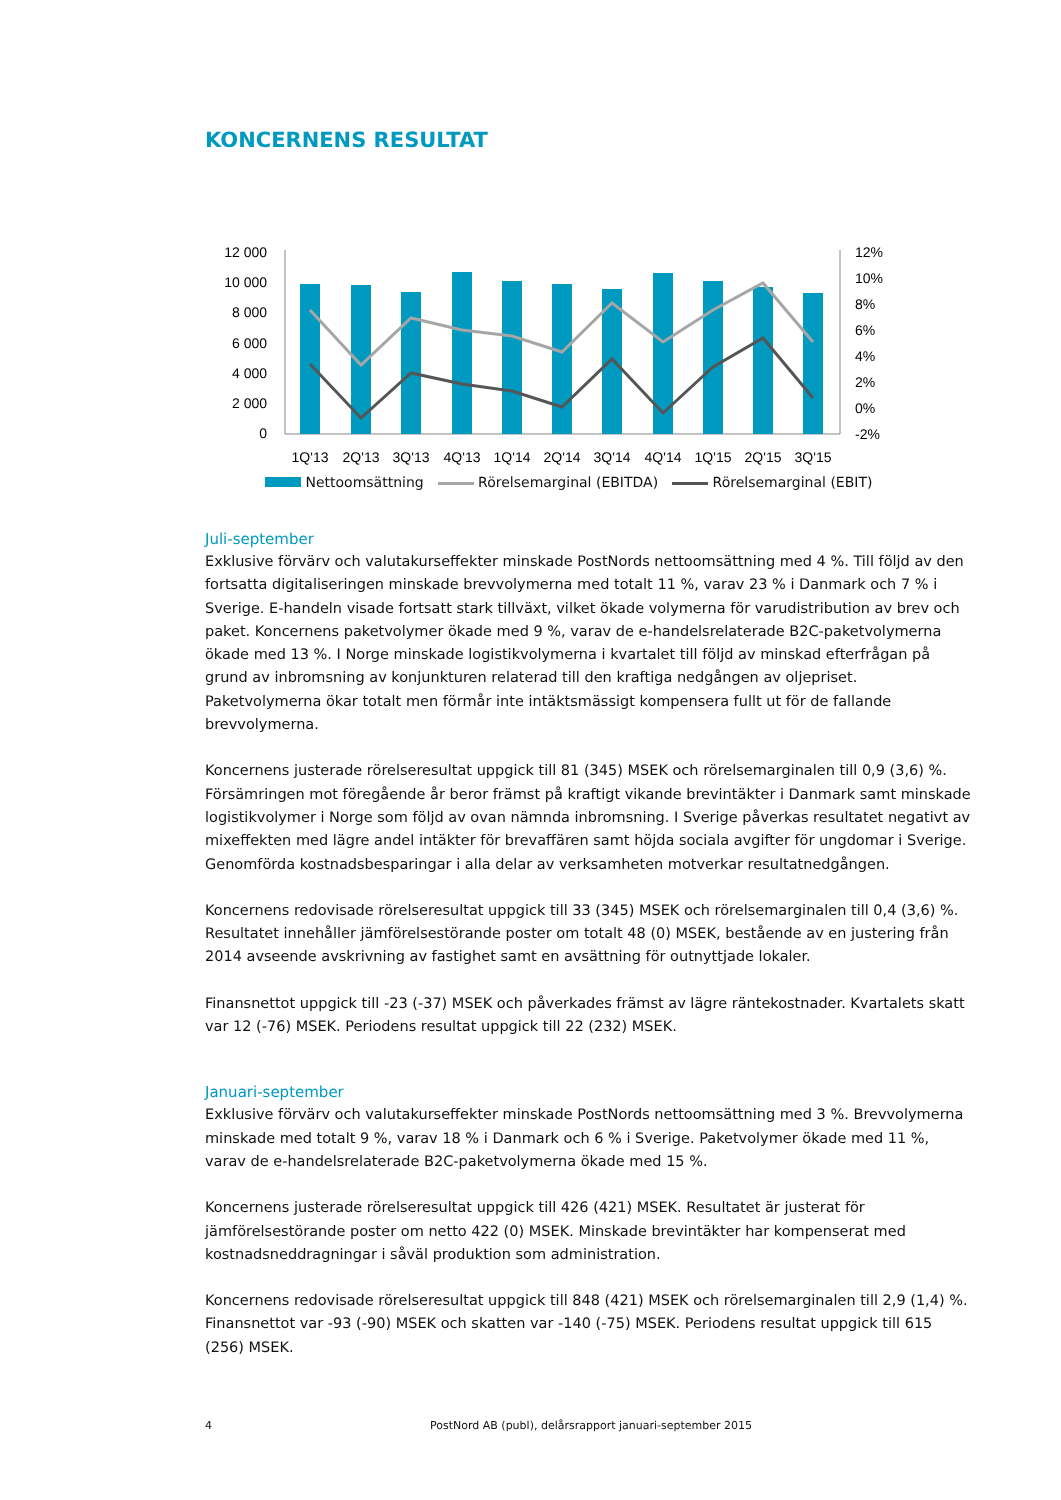KONCERNENS RESULTAT
12 000
10 000
8 000
6 000
4 000
2 000
0
12%
10%
8%
6%
4%
2%
0%
-2%
1Q'13
2Q'13
3Q'13
4Q'13
1Q'14
2Q'14
3Q'14
4Q'14
1Q'15
2Q'15
3Q'15
Nettoomsättning Rörelsemarginal (EBITDA) Rörelsemarginal (EBIT)
Juli-september
Exklusive förvärv och valutakurseffekter minskade PostNords nettoomsättning med 4 %. Till följd av den fortsatta digitaliseringen minskade brevvolymerna med totalt 11 %, varav 23 % i Danmark och 7 % i Sverige. E-handeln visade fortsatt stark tillväxt, vilket ökade volymerna för varudistribution av brev och paket. Koncernens paketvolymer ökade med 9 %, varav de e-handelsrelaterade B2C-paketvolymerna ökade med 13 %. I Norge minskade logistikvolymerna i kvartalet till följd av minskad efterfrågan på grund av inbromsning av konjunkturen relaterad till den kraftiga nedgången av oljepriset. Paketvolymerna ökar totalt men förmår inte intäktsmässigt kompensera fullt ut för de fallande brevvolymerna.
Koncernens justerade rörelseresultat uppgick till 81 (345) MSEK och rörelsemarginalen till 0,9 (3,6) %. Försämringen mot föregående år beror främst på kraftigt vikande brevintäkter i Danmark samt minskade logistikvolymer i Norge som följd av ovan nämnda inbromsning. I Sverige påverkas resultatet negativt av mixeffekten med lägre andel intäkter för brevaffären samt höjda sociala avgifter för ungdomar i Sverige. Genomförda kostnadsbesparingar i alla delar av verksamheten motverkar resultatnedgången.
Koncernens redovisade rörelseresultat uppgick till 33 (345) MSEK och rörelsemarginalen till 0,4 (3,6) %. Resultatet innehåller jämförelsestörande poster om totalt 48 (0) MSEK, bestående av en justering från 2014 avseende avskrivning av fastighet samt en avsättning för outnyttjade lokaler.
Finansnettot uppgick till -23 (-37) MSEK och påverkades främst av lägre räntekostnader. Kvartalets skatt var 12 (-76) MSEK. Periodens resultat uppgick till 22 (232) MSEK.
Januari-september
Exklusive förvärv och valutakurseffekter minskade PostNords nettoomsättning med 3 %. Brevvolymerna minskade med totalt 9 %, varav 18 % i Danmark och 6 % i Sverige. Paketvolymer ökade med 11 %, varav de e-handelsrelaterade B2C-paketvolymerna ökade med 15 %.
Koncernens justerade rörelseresultat uppgick till 426 (421) MSEK. Resultatet är justerat för jämförelsestörande poster om netto 422 (0) MSEK. Minskade brevintäkter har kompenserat med kostnadsneddragningar i såväl produktion som administration.
Koncernens redovisade rörelseresultat uppgick till 848 (421) MSEK och rörelsemarginalen till 2,9 (1,4) %. Finansnettot var -93 (-90) MSEK och skatten var -140 (-75) MSEK. Periodens resultat uppgick till 615 (256) MSEK.
4 PostNord AB (publ), delårsrapport januari-september 2015